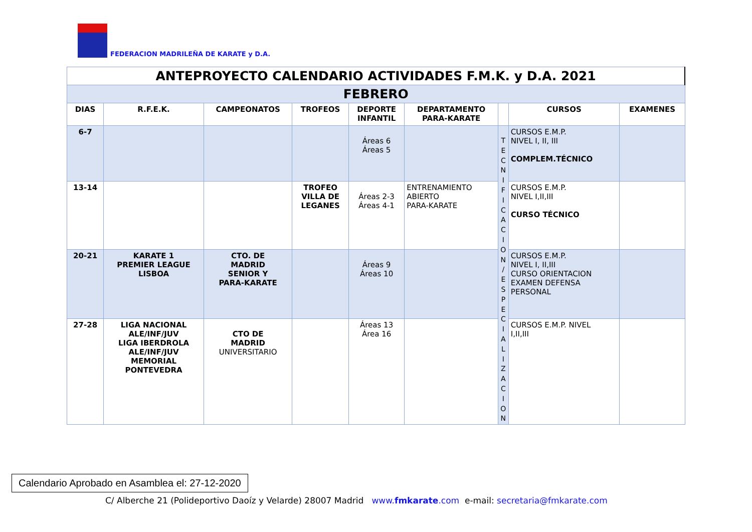FEDERACION MADRILEÑA DE KARATE y D.A.
| ANTEPROYECTO CALENDARIO ACTIVIDADES F.M.K. y D.A. 2021 | | | | | | | | |
| FEBRERO | | | | | | | | |
| DIAS | R.F.E.K. | CAMPEONATOS | TROFEOS | DEPORTE INFANTIL | DEPARTAMENTO PARA-KARATE | | CURSOS | EXAMENES |
| 6-7 | | | | Áreas 6 Áreas 5 | | T E C N I F I C A C I O N / E S P E C I A L I Z A C I O N | CURSOS E.M.P. NIVEL I, II, III COMPLEM.TÉCNICO | |
| 13-14 | | | TROFEO VILLA DE LEGANES | Áreas 2-3 Áreas 4-1 | ENTRENAMIENTO ABIERTO PARA-KARATE | | CURSOS E.M.P. NIVEL I,II,III CURSO TÉCNICO | |
| 20-21 | KARATE 1 PREMIER LEAGUE LISBOA | CTO. DE MADRID SENIOR Y PARA-KARATE | | Áreas 9 Áreas 10 | | | CURSOS E.M.P. NIVEL I, II,III CURSO ORIENTACION EXAMEN DEFENSA PERSONAL | |
| 27-28 | LIGA NACIONAL ALE/INF/JUV LIGA IBERDROLA ALE/INF/JUV MEMORIAL PONTEVEDRA | CTO DE MADRID UNIVERSITARIO | | Áreas 13 Área 16 | | | CURSOS E.M.P. NIVEL I,II,III | |
Calendario Aprobado en Asamblea el: 27-12-2020
C/ Alberche 21 (Polideportivo Daoíz y Velarde) 28007 Madrid www.fmkarate.com e-mail: secretaria@fmkarate.com